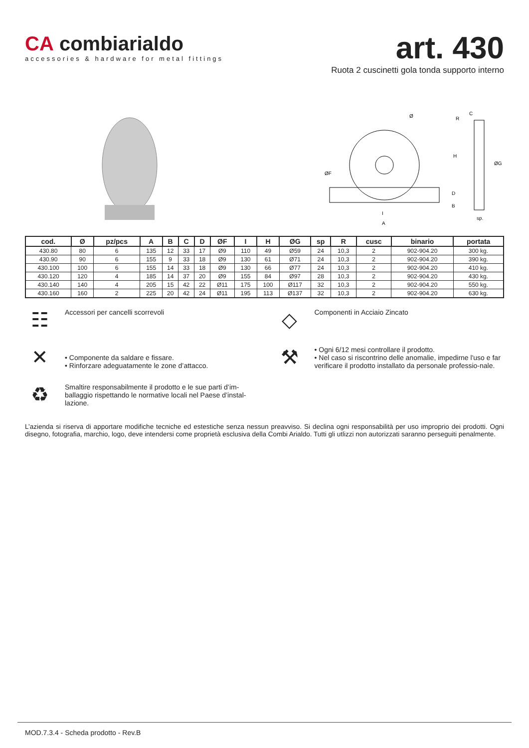CA combiarialdo
accessories & hardware for metal fittings
art. 430
Ruota 2 cuscinetti gola tonda supporto interno
Ø
ØF
I
A
C
R
H
ØG
D
B
sp.
| cod. | Ø | pz/pcs | A | B | C | D | ØF | I | H | ØG | sp | R | cusc | binario | portata |
| --- | --- | --- | --- | --- | --- | --- | --- | --- | --- | --- | --- | --- | --- | --- | --- |
| 430.80 | 80 | 6 | 135 | 12 | 33 | 17 | Ø9 | 110 | 49 | Ø59 | 24 | 10,3 | 2 | 902-904.20 | 300 kg. |
| 430.90 | 90 | 6 | 155 | 9 | 33 | 18 | Ø9 | 130 | 61 | Ø71 | 24 | 10,3 | 2 | 902-904.20 | 390 kg. |
| 430.100 | 100 | 6 | 155 | 14 | 33 | 18 | Ø9 | 130 | 66 | Ø77 | 24 | 10,3 | 2 | 902-904.20 | 410 kg. |
| 430.120 | 120 | 4 | 185 | 14 | 37 | 20 | Ø9 | 155 | 84 | Ø97 | 28 | 10,3 | 2 | 902-904.20 | 430 kg. |
| 430.140 | 140 | 4 | 205 | 15 | 42 | 22 | Ø11 | 175 | 100 | Ø117 | 32 | 10,3 | 2 | 902-904.20 | 550 kg. |
| 430.160 | 160 | 2 | 225 | 20 | 42 | 24 | Ø11 | 195 | 113 | Ø137 | 32 | 10,3 | 2 | 902-904.20 | 630 kg. |
☷
Accessori per cancelli scorrevoli
◇
Componenti in Acciaio Zincato
✕
• Componente da saldare e fissare.
• Rinforzare adeguatamente le zone d’attacco.
⚒
• Ogni 6/12 mesi controllare il prodotto.
• Nel caso si riscontrino delle anomalie, impedirne l'uso e far verificare il prodotto installato da personale professio-nale.
♻
Smaltire responsabilmente il prodotto e le sue parti d’im-ballaggio rispettando le normative locali nel Paese d’instal-lazione.
L’azienda si riserva di apportare modifiche tecniche ed estestiche senza nessun preavviso. Si declina ogni responsabilità per uso improprio dei prodotti. Ogni disegno, fotografia, marchio, logo, deve intendersi come proprietà esclusiva della Combi Arialdo. Tutti gli utlizzi non autorizzati saranno perseguiti penalmente.
MOD.7.3.4 - Scheda prodotto - Rev.B